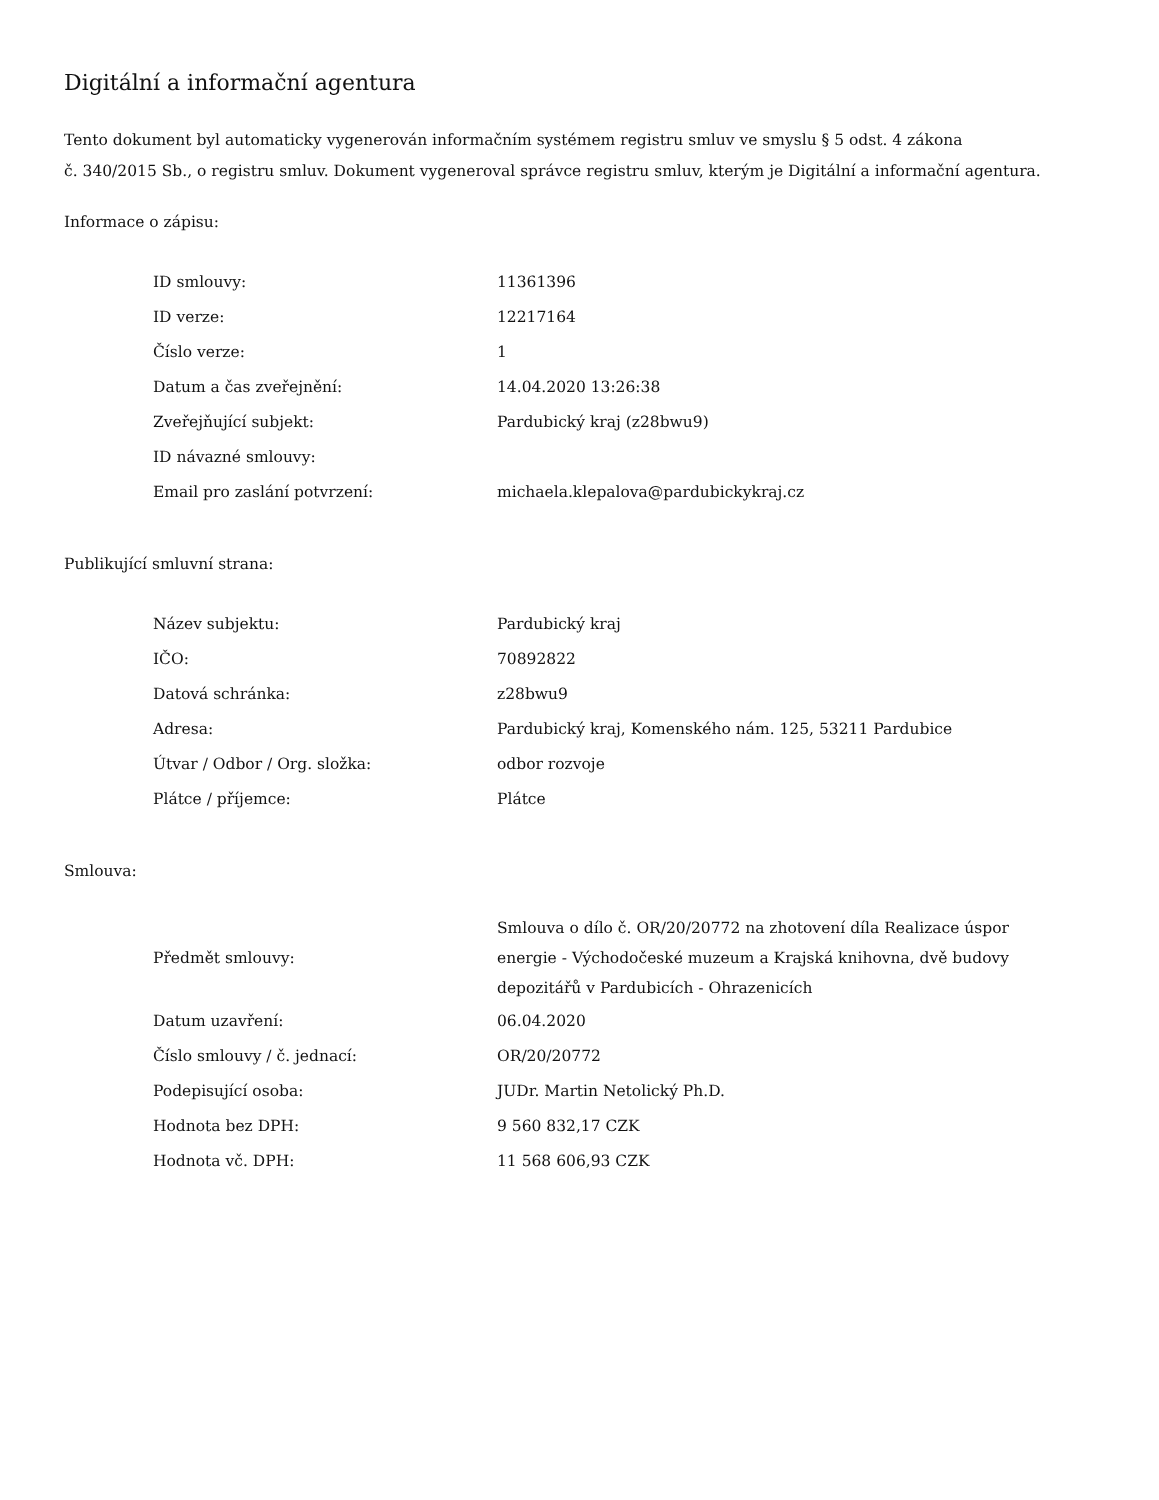Digitální a informační agentura
Tento dokument byl automaticky vygenerován informačním systémem registru smluv ve smyslu § 5 odst. 4 zákona
č. 340/2015 Sb., o registru smluv. Dokument vygeneroval správce registru smluv, kterým je Digitální a informační agentura.
Informace o zápisu:
| ID smlouvy: | 11361396 |
| ID verze: | 12217164 |
| Číslo verze: | 1 |
| Datum a čas zveřejnění: | 14.04.2020 13:26:38 |
| Zveřejňující subjekt: | Pardubický kraj (z28bwu9) |
| ID návazné smlouvy: | |
| Email pro zaslání potvrzení: | michaela.klepalova@pardubickykraj.cz |
Publikující smluvní strana:
| Název subjektu: | Pardubický kraj |
| IČO: | 70892822 |
| Datová schránka: | z28bwu9 |
| Adresa: | Pardubický kraj, Komenského nám. 125, 53211 Pardubice |
| Útvar / Odbor / Org. složka: | odbor rozvoje |
| Plátce / příjemce: | Plátce |
Smlouva:
| Předmět smlouvy: | Smlouva o dílo č. OR/20/20772 na zhotovení díla Realizace úspor energie - Východočeské muzeum a Krajská knihovna, dvě budovy depozitářů v Pardubicích - Ohrazenicích |
| Datum uzavření: | 06.04.2020 |
| Číslo smlouvy / č. jednací: | OR/20/20772 |
| Podepisující osoba: | JUDr. Martin Netolický Ph.D. |
| Hodnota bez DPH: | 9 560 832,17 CZK |
| Hodnota vč. DPH: | 11 568 606,93 CZK |